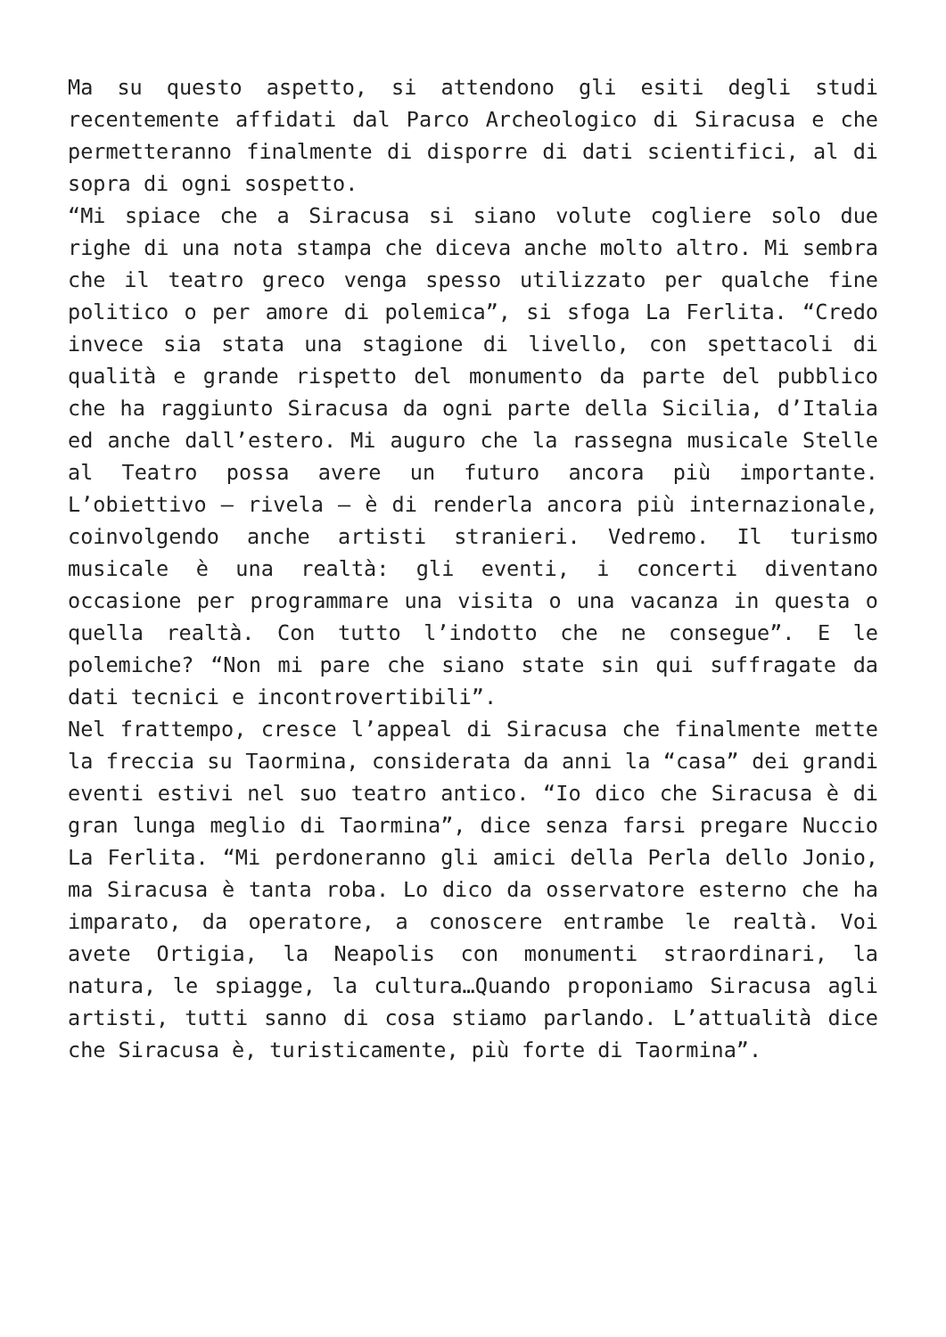Ma su questo aspetto, si attendono gli esiti degli studi recentemente affidati dal Parco Archeologico di Siracusa e che permetteranno finalmente di disporre di dati scientifici, al di sopra di ogni sospetto.
“Mi spiace che a Siracusa si siano volute cogliere solo due righe di una nota stampa che diceva anche molto altro. Mi sembra che il teatro greco venga spesso utilizzato per qualche fine politico o per amore di polemica”, si sfoga La Ferlita. “Credo invece sia stata una stagione di livello, con spettacoli di qualità e grande rispetto del monumento da parte del pubblico che ha raggiunto Siracusa da ogni parte della Sicilia, d’Italia ed anche dall’estero. Mi auguro che la rassegna musicale Stelle al Teatro possa avere un futuro ancora più importante. L’obiettivo – rivela – è di renderla ancora più internazionale, coinvolgendo anche artisti stranieri. Vedremo. Il turismo musicale è una realtà: gli eventi, i concerti diventano occasione per programmare una visita o una vacanza in questa o quella realtà. Con tutto l’indotto che ne consegue”. E le polemiche? “Non mi pare che siano state sin qui suffragate da dati tecnici e incontrovertibili”.
Nel frattempo, cresce l’appeal di Siracusa che finalmente mette la freccia su Taormina, considerata da anni la “casa” dei grandi eventi estivi nel suo teatro antico. “Io dico che Siracusa è di gran lunga meglio di Taormina”, dice senza farsi pregare Nuccio La Ferlita. “Mi perdoneranno gli amici della Perla dello Jonio, ma Siracusa è tanta roba. Lo dico da osservatore esterno che ha imparato, da operatore, a conoscere entrambe le realtà. Voi avete Ortigia, la Neapolis con monumenti straordinari, la natura, le spiagge, la cultura…Quando proponiamo Siracusa agli artisti, tutti sanno di cosa stiamo parlando. L’attualità dice che Siracusa è, turisticamente, più forte di Taormina”.